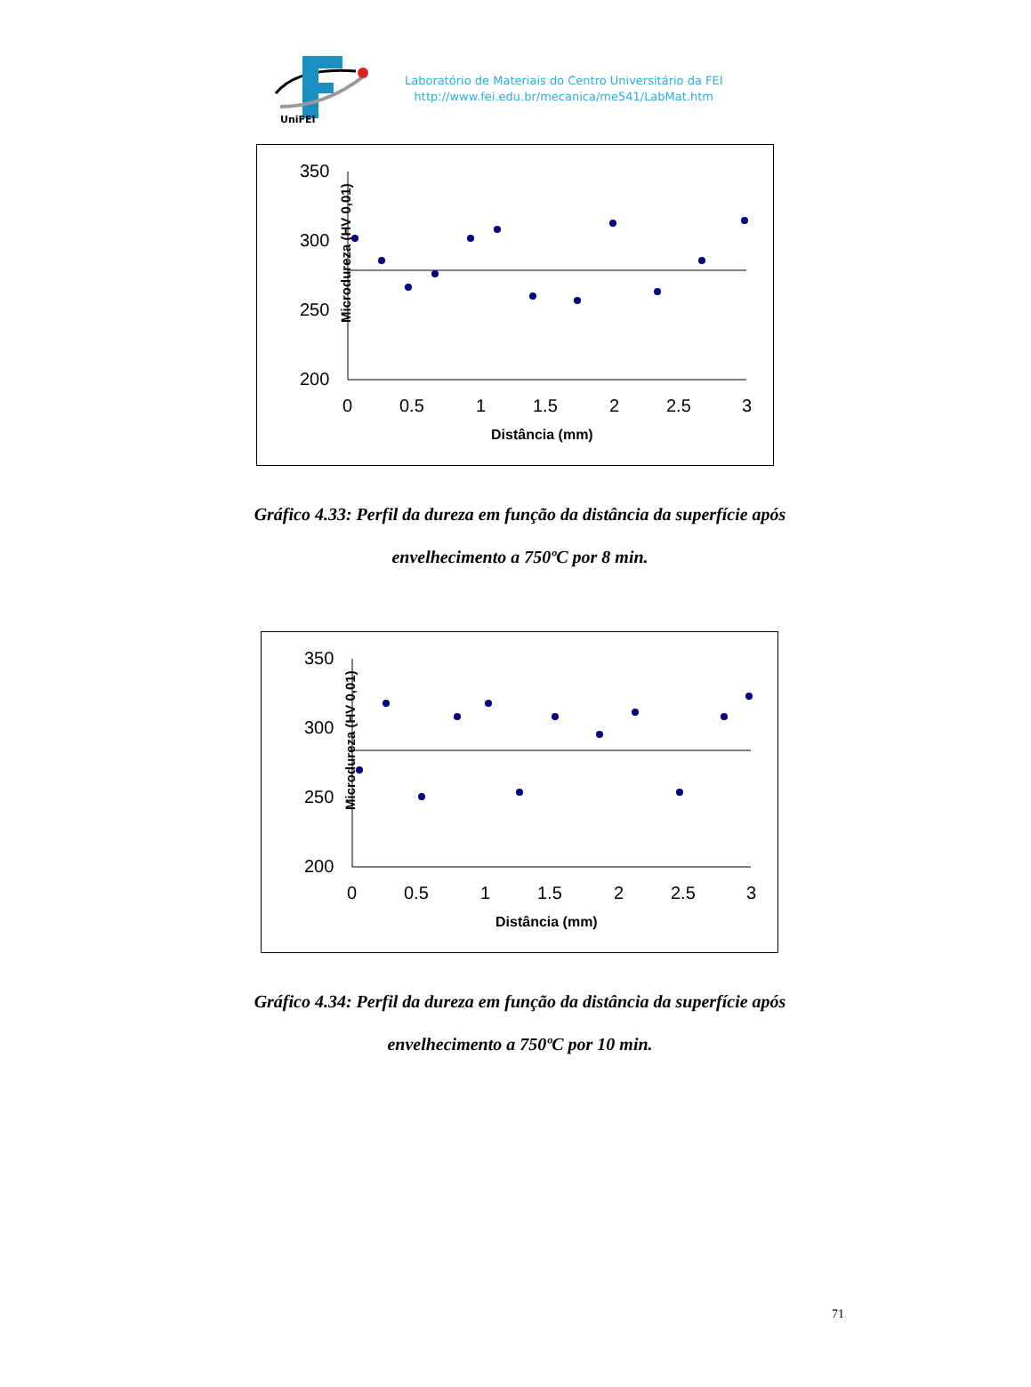UniFEI
Laboratório de Materiais do Centro Universitário da FEI
http://www.fei.edu.br/mecanica/me541/LabMat.htm
Microdureza (HV 0,01)
350
300
250
200
0
0.5
1
1.5
2
2.5
3
Distância (mm)
Gráfico 4.33: Perfil da dureza em função da distância da superfície após
envelhecimento a 750ºC por 8 min.
Microdureza (HV 0,01)
350
300
250
200
0
0.5
1
1.5
2
2.5
3
Distância (mm)
Gráfico 4.34: Perfil da dureza em função da distância da superfície após
envelhecimento a 750ºC por 10 min.
71